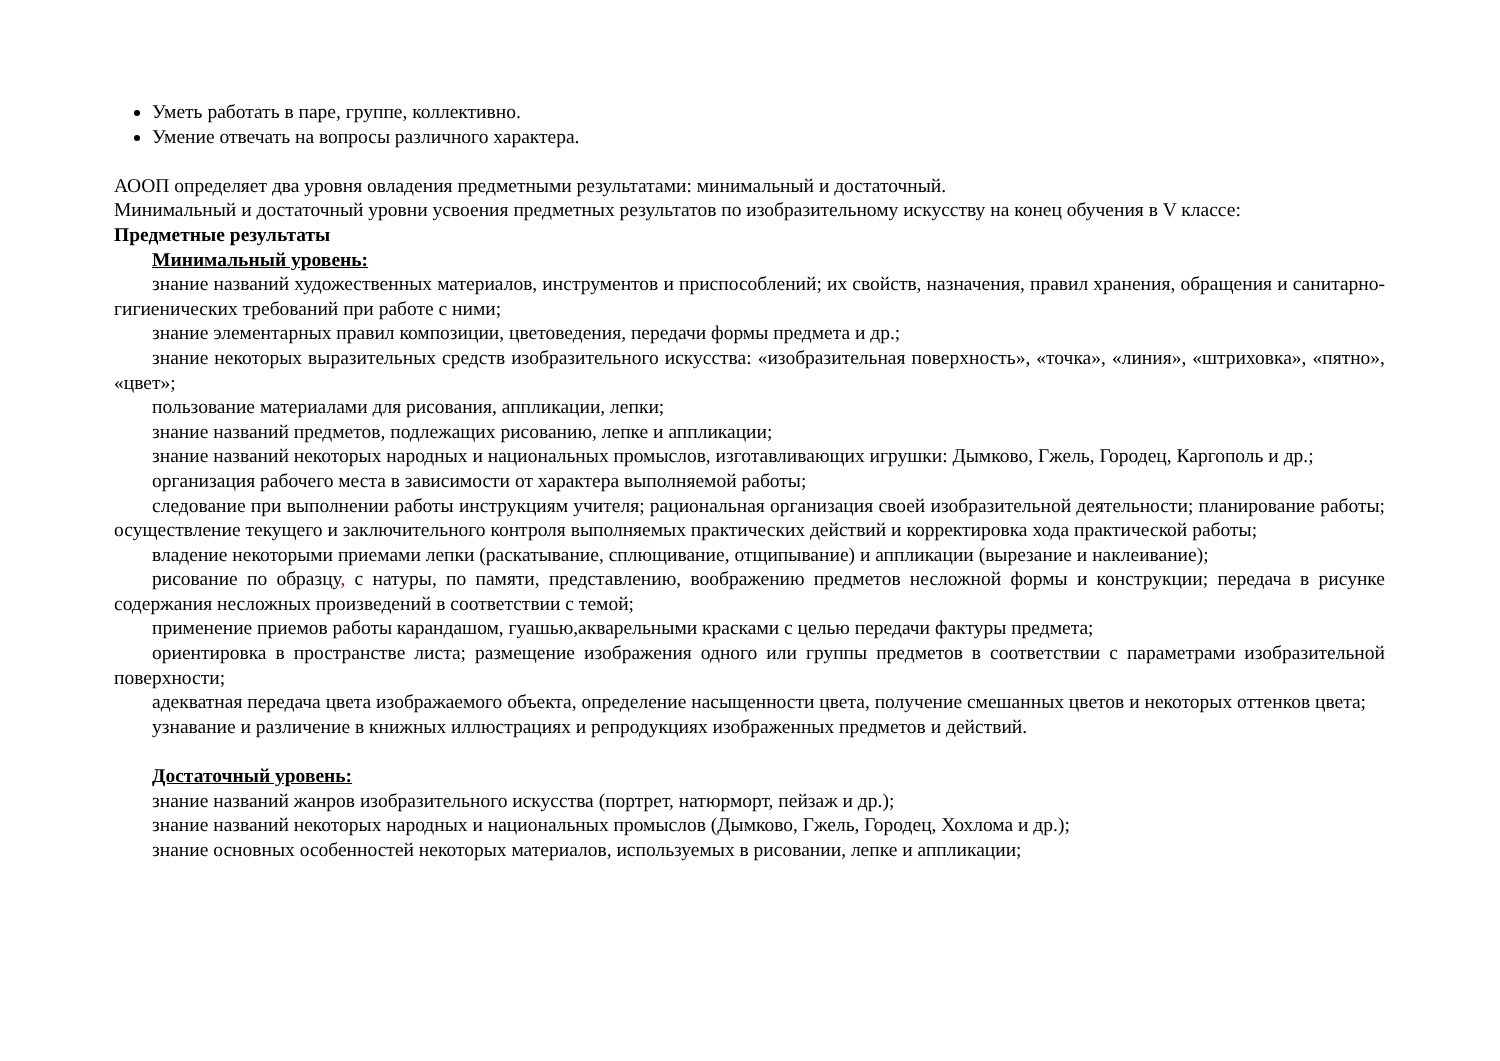Уметь работать в паре, группе, коллективно.
Умение отвечать на вопросы различного характера.
АООП определяет два уровня овладения предметными результатами: минимальный и достаточный.
Минимальный и достаточный уровни усвоения предметных результатов по изобразительному искусству на конец обучения в V классе:
Предметные результаты
Минимальный уровень:
знание названий художественных материалов, инструментов и приспособлений; их свойств, назначения, правил хранения, обращения и санитарно-гигиенических требований при работе с ними;
знание элементарных правил композиции, цветоведения, передачи формы предмета и др.;
знание некоторых выразительных средств изобразительного искусства: «изобразительная поверхность», «точка», «линия», «штриховка», «пятно», «цвет»;
пользование материалами для рисования, аппликации, лепки;
знание названий предметов, подлежащих рисованию, лепке и аппликации;
знание названий некоторых народных и национальных промыслов, изготавливающих игрушки: Дымково, Гжель, Городец, Каргополь и др.;
организация рабочего места в зависимости от характера выполняемой работы;
следование при выполнении работы инструкциям учителя; рациональная организация своей изобразительной деятельности; планирование работы; осуществление текущего и заключительного контроля выполняемых практических действий и корректировка хода практической работы;
владение некоторыми приемами лепки (раскатывание, сплющивание, отщипывание) и аппликации (вырезание и наклеивание);
рисование по образцу, с натуры, по памяти, представлению, воображению предметов несложной формы и конструкции; передача в рисунке содержания несложных произведений в соответствии с темой;
применение приемов работы карандашом, гуашью,акварельными красками с целью передачи фактуры предмета;
ориентировка в пространстве листа; размещение изображения одного или группы предметов в соответствии с параметрами изобразительной поверхности;
адекватная передача цвета изображаемого объекта, определение насыщенности цвета, получение смешанных цветов и некоторых оттенков цвета;
узнавание и различение в книжных иллюстрациях и репродукциях изображенных предметов и действий.
Достаточный уровень:
знание названий жанров изобразительного искусства (портрет, натюрморт, пейзаж и др.);
знание названий некоторых народных и национальных промыслов (Дымково, Гжель, Городец, Хохлома и др.);
знание основных особенностей некоторых материалов, используемых в рисовании, лепке и аппликации;